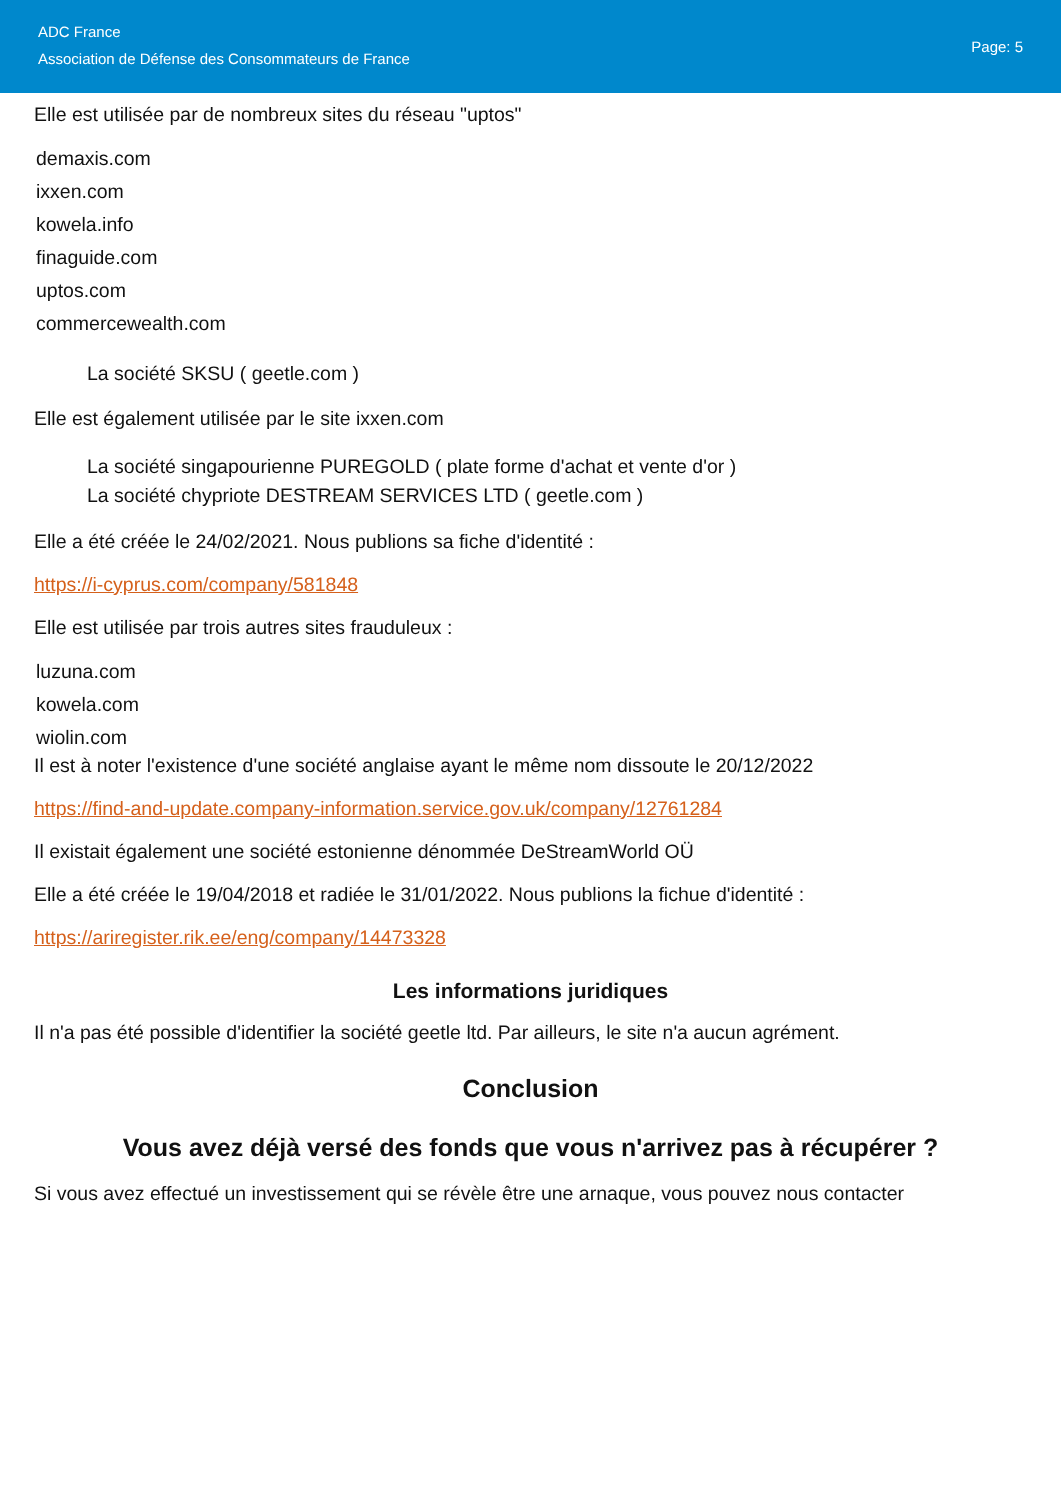ADC France
Association de Défense des Consommateurs de France
Page: 5
Elle est utilisée par de nombreux sites du réseau "uptos"
demaxis.com
ixxen.com
kowela.info
finaguide.com
uptos.com
commercewealth.com
La société SKSU ( geetle.com )
Elle est également utilisée par le site ixxen.com
La société singapourienne PUREGOLD ( plate forme d'achat et vente d'or )
La société chypriote DESTREAM SERVICES LTD ( geetle.com )
Elle a été créée le 24/02/2021. Nous publions sa fiche d'identité :
https://i-cyprus.com/company/581848
Elle est utilisée par trois autres sites frauduleux :
luzuna.com
kowela.com
wiolin.com
Il est à noter l'existence d'une société anglaise ayant le même nom dissoute le 20/12/2022
https://find-and-update.company-information.service.gov.uk/company/12761284
Il existait également une société estonienne dénommée DeStreamWorld OÜ
Elle a été créée le 19/04/2018 et radiée le 31/01/2022. Nous publions la fichue d'identité :
https://ariregister.rik.ee/eng/company/14473328
Les informations juridiques
Il n'a pas été possible d'identifier la société geetle ltd. Par ailleurs, le site n'a aucun agrément.
Conclusion
Vous avez déjà versé des fonds que vous n'arrivez pas à récupérer ?
Si vous avez effectué un investissement qui se révèle être une arnaque, vous pouvez nous contacter